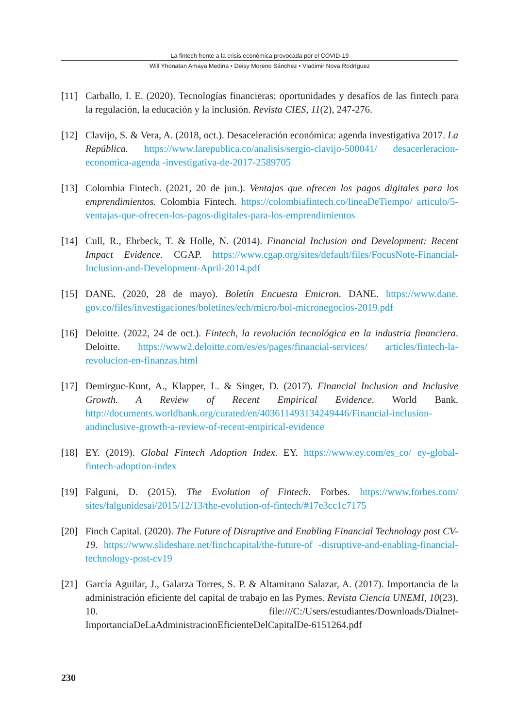La fintech frente a la crisis económica provocada por el COVID-19
Will Yhonatan Amaya Medina • Deisy Moreno Sánchez • Vladimir Nova Rodríguez
[11] Carballo, I. E. (2020). Tecnologías financieras: oportunidades y desafíos de las fintech para la regulación, la educación y la inclusión. Revista CIES, 11(2), 247-276.
[12] Clavijo, S. & Vera, A. (2018, oct.). Desaceleración económica: agenda investigativa 2017. La República. https://www.larepublica.co/analisis/sergio-clavijo-500041/ desacerleracion-economica-agenda -investigativa-de-2017-2589705
[13] Colombia Fintech. (2021, 20 de jun.). Ventajas que ofrecen los pagos digitales para los emprendimientos. Colombia Fintech. https://colombiafintech.co/lineaDeTiempo/ articulo/5-ventajas-que-ofrecen-los-pagos-digitales-para-los-emprendimientos
[14] Cull, R., Ehrbeck, T. & Holle, N. (2014). Financial Inclusion and Development: Recent Impact Evidence. CGAP. https://www.cgap.org/sites/default/files/FocusNote-Financial-Inclusion-and-Development-April-2014.pdf
[15] DANE. (2020, 28 de mayo). Boletín Encuesta Emicron. DANE. https://www.dane. gov.co/files/investigaciones/boletines/ech/micro/bol-micronegocios-2019.pdf
[16] Deloitte. (2022, 24 de oct.). Fintech, la revolución tecnológica en la industria financiera. Deloitte. https://www2.deloitte.com/es/es/pages/financial-services/ articles/fintech-la-revolucion-en-finanzas.html
[17] Demirguc-Kunt, A., Klapper, L. & Singer, D. (2017). Financial Inclusion and Inclusive Growth. A Review of Recent Empirical Evidence. World Bank. http://documents.worldbank.org/curated/en/403611493134249446/Financial-inclusion-andinclusive-growth-a-review-of-recent-empirical-evidence
[18] EY. (2019). Global Fintech Adoption Index. EY. https://www.ey.com/es_co/ ey-global-fintech-adoption-index
[19] Falguni, D. (2015). The Evolution of Fintech. Forbes. https://www.forbes.com/ sites/falgunidesai/2015/12/13/the-evolution-of-fintech/#17e3cc1c7175
[20] Finch Capital. (2020). The Future of Disruptive and Enabling Financial Technology post CV-19. https://www.slideshare.net/finchcapital/the-future-of -disruptive-and-enabling-financial-technology-post-cv19
[21] García Aguilar, J., Galarza Torres, S. P. & Altamirano Salazar, A. (2017). Importancia de la administración eficiente del capital de trabajo en las Pymes. Revista Ciencia UNEMI, 10(23), 10. file:///C:/Users/estudiantes/Downloads/Dialnet-ImportanciaDeLaAdministracionEficienteDelCapitalDe-6151264.pdf
230